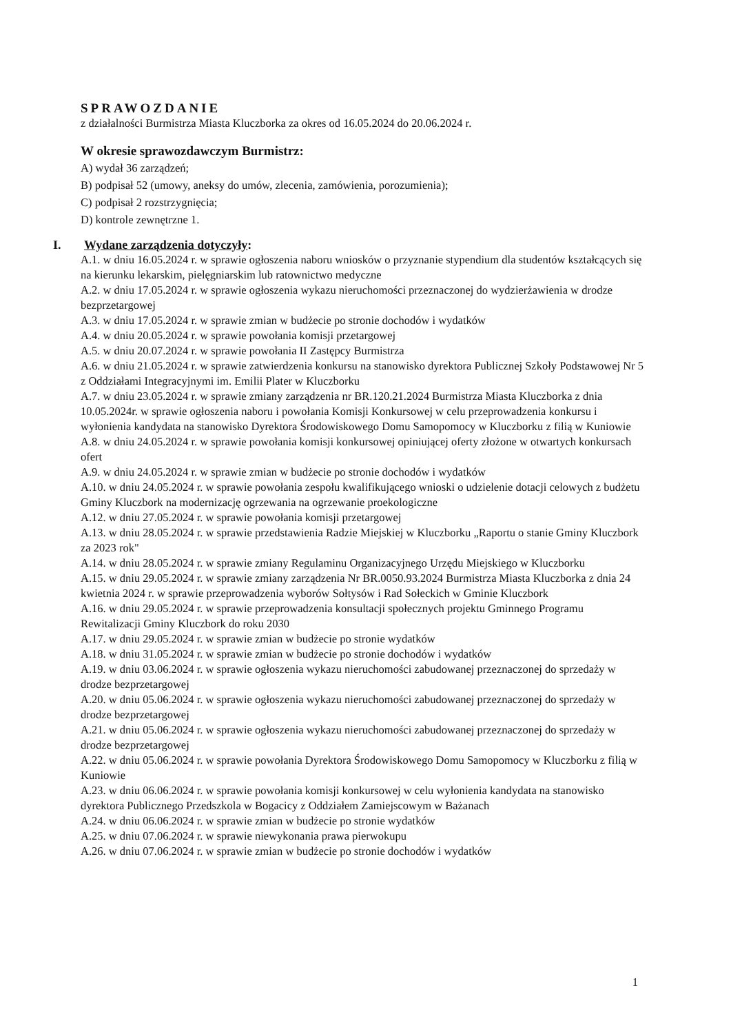SPRAWOZDANIE
z działalności Burmistrza Miasta Kluczborka za okres od 16.05.2024 do 20.06.2024 r.
W okresie sprawozdawczym Burmistrz:
A) wydał 36 zarządzeń;
B) podpisał 52 (umowy, aneksy do umów, zlecenia, zamówienia, porozumienia);
C) podpisał 2 rozstrzygnięcia;
D) kontrole zewnętrzne 1.
I. Wydane zarządzenia dotyczyły:
A.1. w dniu 16.05.2024 r. w sprawie ogłoszenia naboru wniosków o przyznanie stypendium dla studentów kształcących się na kierunku lekarskim, pielęgniarskim lub ratownictwo medyczne
A.2. w dniu 17.05.2024 r. w sprawie ogłoszenia wykazu nieruchomości przeznaczonej do wydzierżawienia w drodze bezprzetargowej
A.3. w dniu 17.05.2024 r. w sprawie zmian w budżecie po stronie dochodów i wydatków
A.4. w dniu 20.05.2024 r. w sprawie powołania komisji przetargowej
A.5. w dniu 20.07.2024 r. w sprawie powołania II Zastępcy Burmistrza
A.6. w dniu 21.05.2024 r. w sprawie zatwierdzenia konkursu na stanowisko dyrektora Publicznej Szkoły Podstawowej Nr 5 z Oddziałami Integracyjnymi im. Emilii Plater w Kluczborku
A.7. w dniu 23.05.2024 r. w sprawie zmiany zarządzenia nr BR.120.21.2024 Burmistrza Miasta Kluczborka z dnia 10.05.2024r. w sprawie ogłoszenia naboru i powołania Komisji Konkursowej w celu przeprowadzenia konkursu i wyłonienia kandydata na stanowisko Dyrektora Środowiskowego Domu Samopomocy w Kluczborku z filią w Kuniowie
A.8. w dniu 24.05.2024 r. w sprawie powołania komisji konkursowej opiniującej oferty złożone w otwartych konkursach ofert
A.9. w dniu 24.05.2024 r. w sprawie zmian w budżecie po stronie dochodów i wydatków
A.10. w dniu 24.05.2024 r. w sprawie powołania zespołu kwalifikującego wnioski o udzielenie dotacji celowych z budżetu Gminy Kluczbork na modernizację ogrzewania na ogrzewanie proekologiczne
A.12. w dniu 27.05.2024 r. w sprawie powołania komisji przetargowej
A.13. w dniu 28.05.2024 r. w sprawie przedstawienia Radzie Miejskiej w Kluczborku „Raportu o stanie Gminy Kluczbork za 2023 rok"
A.14. w dniu 28.05.2024 r. w sprawie zmiany Regulaminu Organizacyjnego Urzędu Miejskiego w Kluczborku
A.15. w dniu 29.05.2024 r. w sprawie zmiany zarządzenia Nr BR.0050.93.2024 Burmistrza Miasta Kluczborka z dnia 24 kwietnia 2024 r. w sprawie przeprowadzenia wyborów Sołtysów i Rad Sołeckich w Gminie Kluczbork
A.16. w dniu 29.05.2024 r. w sprawie przeprowadzenia konsultacji społecznych projektu Gminnego Programu Rewitalizacji Gminy Kluczbork do roku 2030
A.17. w dniu 29.05.2024 r. w sprawie zmian w budżecie po stronie wydatków
A.18. w dniu 31.05.2024 r. w sprawie zmian w budżecie po stronie dochodów i wydatków
A.19. w dniu 03.06.2024 r. w sprawie ogłoszenia wykazu nieruchomości zabudowanej przeznaczonej do sprzedaży w drodze bezprzetargowej
A.20. w dniu 05.06.2024 r. w sprawie ogłoszenia wykazu nieruchomości zabudowanej przeznaczonej do sprzedaży w drodze bezprzetargowej
A.21. w dniu 05.06.2024 r. w sprawie ogłoszenia wykazu nieruchomości zabudowanej przeznaczonej do sprzedaży w drodze bezprzetargowej
A.22. w dniu 05.06.2024 r. w sprawie powołania Dyrektora Środowiskowego Domu Samopomocy w Kluczborku z filią w Kuniowie
A.23. w dniu 06.06.2024 r. w sprawie powołania komisji konkursowej w celu wyłonienia kandydata na stanowisko dyrektora Publicznego Przedszkola w Bogacicy z Oddziałem Zamiejscowym w Bażanach
A.24. w dniu 06.06.2024 r. w sprawie zmian w budżecie po stronie wydatków
A.25. w dniu 07.06.2024 r. w sprawie niewykonania prawa pierwokupu
A.26. w dniu 07.06.2024 r. w sprawie zmian w budżecie po stronie dochodów i wydatków
1